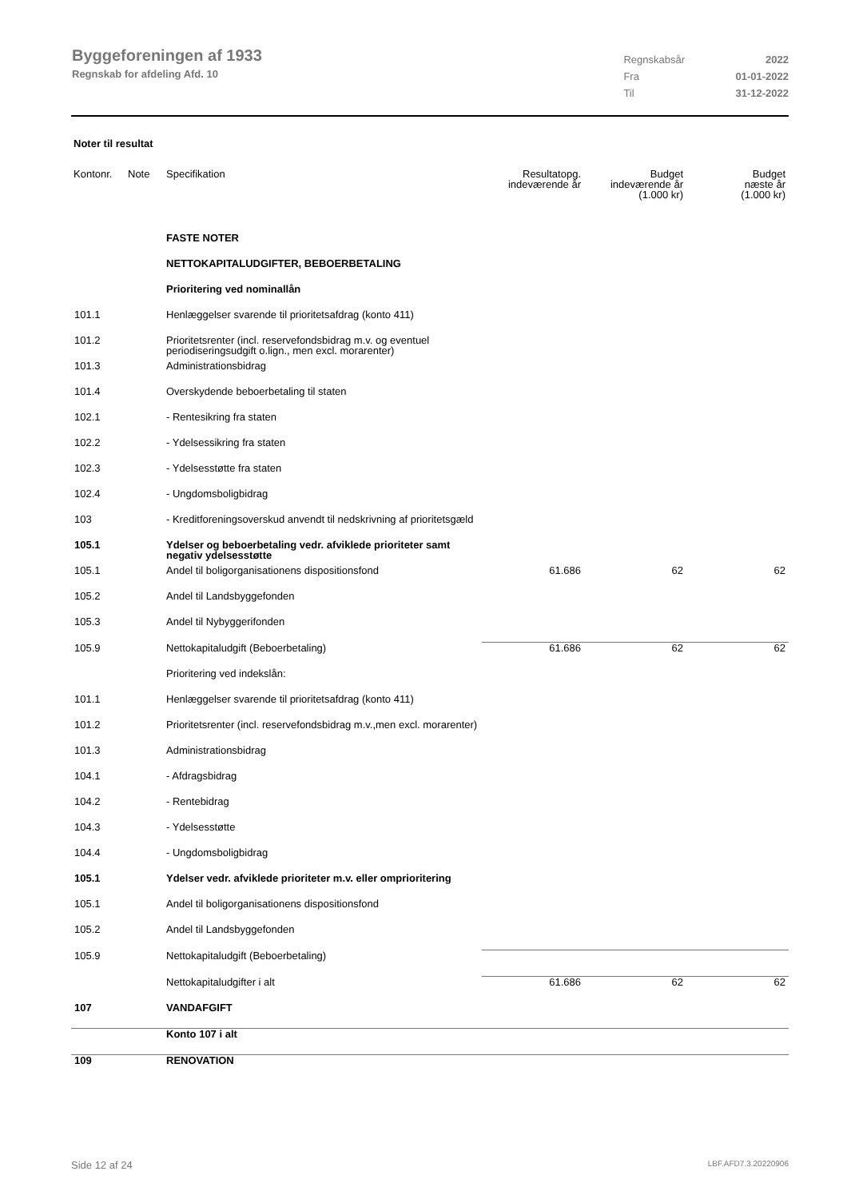Byggeforeningen af 1933
Regnskab for afdeling Afd. 10
| Regnskabsår | 2022 |
| Fra | 01-01-2022 |
| Til | 31-12-2022 |
Noter til resultat
| Kontonr. | Note | Specifikation | Resultatopg. indeværende år | Budget indeværende år (1.000 kr) | Budget næste år (1.000 kr) |
| --- | --- | --- | --- | --- | --- |
| | | FASTE NOTER | | | |
| | | NETTOKAPITALUDGIFTER, BEBOERBETALING | | | |
| | | Prioritering ved nominallån | | | |
| 101.1 | | Henlæggelser svarende til prioritetsafdrag (konto 411) | | | |
| 101.2 | | Prioritetsrenter (incl. reservefondsbidrag m.v. og eventuel periodiseringsudgift o.lign., men excl. morarenter) | | | |
| 101.3 | | Administrationsbidrag | | | |
| 101.4 | | Overskydende beboerbetaling til staten | | | |
| 102.1 | | - Rentesikring fra staten | | | |
| 102.2 | | - Ydelsessikring fra staten | | | |
| 102.3 | | - Ydelsesstøtte fra staten | | | |
| 102.4 | | - Ungdomsboligbidrag | | | |
| 103 | | - Kreditforeningsoverskud anvendt til nedskrivning af prioritetsgæld | | | |
| 105.1 | | Ydelser og beboerbetaling vedr. afviklede prioriteter samt negativ ydelsesstøtte | | | |
| 105.1 | | Andel til boligorganisationens dispositionsfond | 61.686 | 62 | 62 |
| 105.2 | | Andel til Landsbyggefonden | | | |
| 105.3 | | Andel til Nybyggerifonden | | | |
| 105.9 | | Nettokapitaludgift (Beboerbetaling) | 61.686 | 62 | 62 |
| | | Prioritering ved indekslån: | | | |
| 101.1 | | Henlæggelser svarende til prioritetsafdrag (konto 411) | | | |
| 101.2 | | Prioritetsrenter (incl. reservefondsbidrag m.v.,men excl. morarenter) | | | |
| 101.3 | | Administrationsbidrag | | | |
| 104.1 | | - Afdragsbidrag | | | |
| 104.2 | | - Rentebidrag | | | |
| 104.3 | | - Ydelsesstøtte | | | |
| 104.4 | | - Ungdomsboligbidrag | | | |
| 105.1 | | Ydelser vedr. afviklede prioriteter m.v. eller omprioritering | | | |
| 105.1 | | Andel til boligorganisationens dispositionsfond | | | |
| 105.2 | | Andel til Landsbyggefonden | | | |
| 105.9 | | Nettokapitaludgift (Beboerbetaling) | | | |
| | | Nettokapitaludgifter i alt | 61.686 | 62 | 62 |
| 107 | | VANDAFGIFT | | | |
| | | Konto 107 i alt | | | |
| 109 | | RENOVATION | | | |
Side 12 af 24 LBF.AFD7.3.20220906